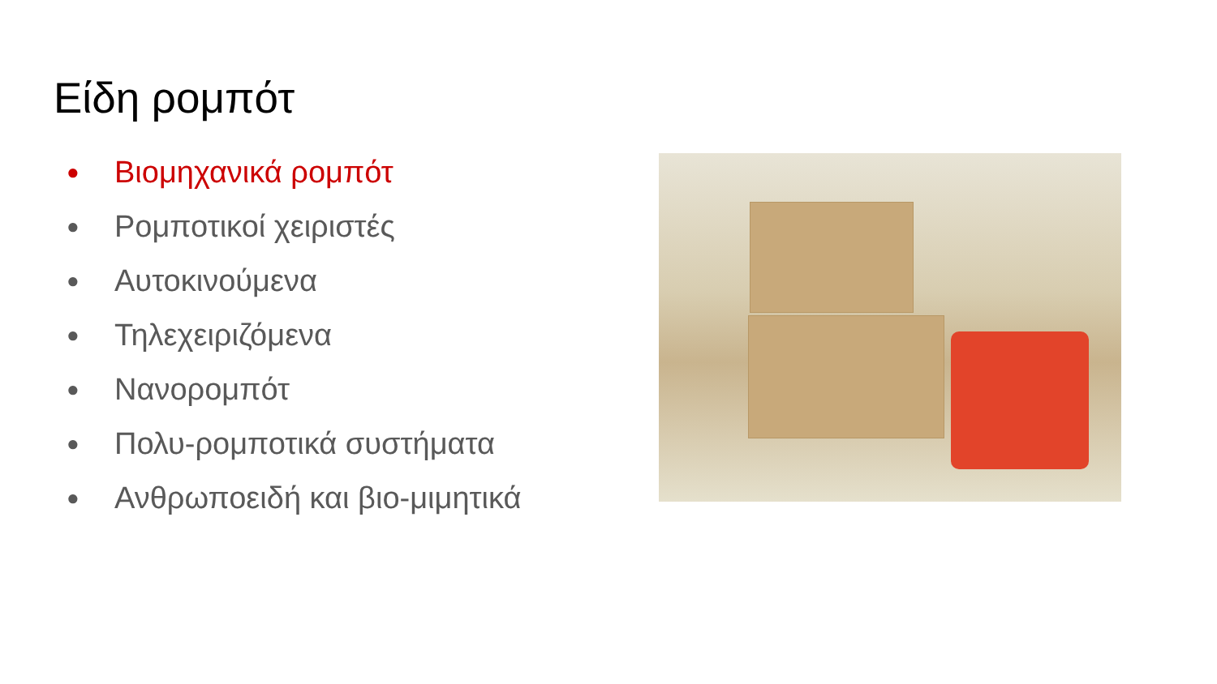Είδη ρομπότ
● Βιομηχανικά ρομπότ
● Ρομποτικοί χειριστές
● Αυτοκινούμενα
● Τηλεχειριζόμενα
● Νανορομπότ
● Πολυ-ρομποτικά συστήματα
● Ανθρωποειδή και βιο-μιμητικά